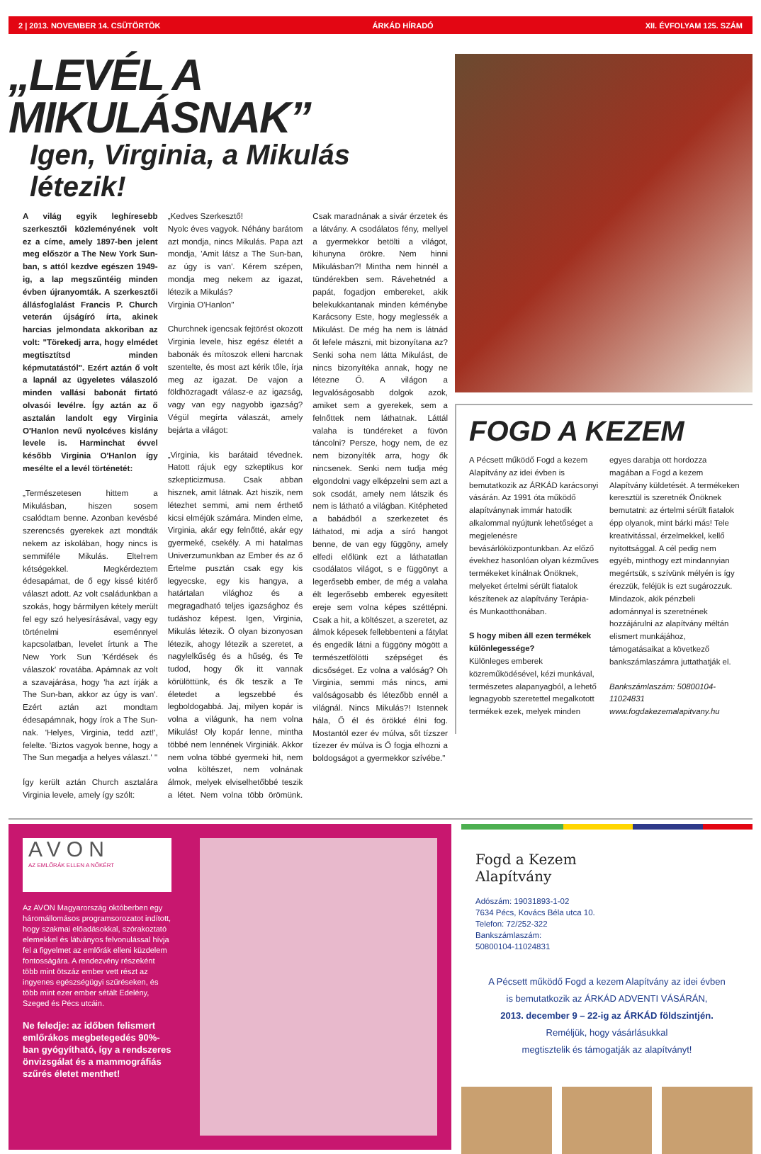2 | 2013. NOVEMBER 14. CSÜTÖRTÖK ÁRKÁD HÍRADÓ XII. ÉVFOLYAM 125. SZÁM
„LEVÉL A MIKULÁSNAK”
Igen, Virginia, a Mikulás létezik!
A világ egyik leghíresebb szerkesztői közleményének volt ez a címe, amely 1897-ben jelent meg először a The New York Sun-ban, s attól kezdve egészen 1949-ig, a lap megszűntéig minden évben újranyomták. A szerkesztői állásfoglalást Francis P. Church veterán újságíró írta, akinek harcias jelmondata akkoriban az volt: "Törekedj arra, hogy elmédet megtisztítsd minden képmutatástól". Ezért aztán ő volt a lapnál az ügyeletes válaszoló minden vallási babonát firtató olvasói levélre. Így aztán az ő asztalán landolt egy Virginia O'Hanlon nevű nyolcéves kislány levele is. Harminchat évvel később Virginia O'Hanlon így mesélte el a levél történetét:
„Természetesen hittem a Mikulásban, hiszen sosem csalódtam benne. Azonban kevésbé szerencsés gyerekek azt mondták nekem az iskolában, hogy nincs is semmiféle Mikulás. Eltelтem kétségekkel. Megkérdeztem édesapámat, de ő egy kissé kitérő választ adott. Az volt családunkban a szokás, hogy bármilyen kétely merült fel egy szó helyesírásával, vagy egy történelmi eseménnyel kapcsolatban, levelet írtunk a The New York Sun 'Kérdések és válaszok' rovatába. Apámnak az volt a szavajárása, hogy 'ha azt írják a The Sun-ban, akkor az úgy is van'. Ezért aztán azt mondtam édesapámnak, hogy írok a The Sun-nak. 'Helyes, Virginia, tedd azt!', felelte. 'Biztos vagyok benne, hogy a The Sun megadja a helyes választ.' "
Így került aztán Church asztalára Virginia levele, amely így szólt:
„Kedves Szerkesztő!
Nyolc éves vagyok. Néhány barátom azt mondja, nincs Mikulás. Papa azt mondja, 'Amit látsz a The Sun-ban, az úgy is van'. Kérem szépen, mondja meg nekem az igazat, létezik a Mikulás?
Virginia O'Hanlon"
Churchnek igencsak fejtörést okozott Virginia levele, hisz egész életét a babonák és mítoszok elleni harcnak szentelte, és most azt kérik tőle, írja meg az igazat. De vajon a földhözragadt válasz-e az igazság, vagy van egy nagyobb igazság? Végül megírta válaszát, amely bejárta a világot:
„Virginia, kis barátaid tévednek. Hatott rájuk egy szkeptikus kor szkepticizmusa. Csak abban hisznek, amit látnak. Azt hiszik, nem létezhet semmi, ami nem érthető kicsi elméjük számára. Minden elme, Virginia, akár egy felnőtté, akár egy gyermeké, csekély. A mi hatalmas Univerzumunkban az Ember és az ő Értelme pusztán csak egy kis legyecske, egy kis hangya, a határtalan világhoz és a megragadható teljes igazsághoz és tudáshoz képest. Igen, Virginia, Mikulás létezik. Ő olyan bizonyosan létezik, ahogy létezik a szeretet, a nagylelkűség és a hűség, és Te tudod, hogy ők itt vannak körülöttünk, és ők teszik a Te életedet a legszebbé és legboldogabbá. Jaj, milyen kopár is volna a világunk, ha nem volna Mikulás! Oly kopár lenne, mintha többé nem lennének Virginiák. Akkor nem volna többé gyermeki hit, nem volna költészet, nem volnának álmok, melyek elviselhetőbbé teszik a létet. Nem volna több örömünk. Csak maradnának a sivár érzetek és a látvány. A csodálatos fény, mellyel a gyermekkor betölti a világot, kihunyna örökre. Nem hinni Mikulásban?! Mintha nem hinnél a tündérekben sem. Rávehetnéd a papát, fogadjon embereket, akik belekukkantanak minden kéménybe Karácsony Este, hogy meglessék a Mikulást. De még ha nem is látnád őt lefele mászni, mit bizonyítana az? Senki soha nem látta Mikulást, de nincs bizonyítéka annak, hogy ne létezne Ő. A világon a legvalóságosabb dolgok azok, amiket sem a gyerekek, sem a felnőttek nem láthatnak. Láttál valaha is tündéreket a füvön táncolni? Persze, hogy nem, de ez nem bizonyíték arra, hogy ők nincsenek. Senki nem tudja még elgondolni vagy elképzelni sem azt a sok csodát, amely nem látszik és nem is látható a világban. Kitépheted a babádból a szerkezetet és láthatod, mi adja a síró hangot benne, de van egy függöny, amely elfedi előlünk ezt a láthatatlan csodálatos világot, s e függönyt a legerősebb ember, de még a valaha élt legerősebb emberek egyesített ereje sem volna képes széttépni. Csak a hit, a költészet, a szeretet, az álmok képesek fellebbenteni a fátylat és engedik látni a függöny mögött a természetfölötti szépséget és dicsőséget. Ez volna a valóság? Oh Virginia, semmi más nincs, ami valóságosabb és létezőbb ennél a világnál. Nincs Mikulás?! Istennek hála, Ő él és örökké élni fog. Mostantól ezer év múlva, sőt tízszer tízezer év múlva is Ő fogja elhozni a boldogságot a gyermekkor szívébe."
FOGD A KEZEM
A Pécsett működő Fogd a kezem Alapítvány az idei évben is bemutatkozik az ÁRKÁD karácsonyi vásárán. Az 1991 óta működő alapítványnak immár hatodik alkalommal nyújtunk lehetőséget a megjelenésre bevásárlóközpontunkban. Az előző évekhez hasonlóan olyan kézműves termékeket kínálnak Önöknek, melyeket értelmi sérült fiatalok készítenek az alapítvány Terápia- és Munkaotthonában.
S hogy miben áll ezen termékek különlegessége?
Különleges emberek közreműködésével, kézi munkával, természetes alapanyagból, a lehető legnagyobb szeretettel megalkotott termékek ezek, melyek minden egyes darabja ott hordozza magában a Fogd a kezem Alapítvány küldetését. A termékeken keresztül is szeretnék Önöknek bemutatni: az értelmi sérült fiatalok épp olyanok, mint bárki más! Tele kreativitással, érzelmekkel, kellő nyitottsággal. A cél pedig nem egyéb, minthogy ezt mindannyian megértsük, s szívünk mélyén is így érezzük, feléjük is ezt sugározzuk. Mindazok, akik pénzbeli adománnyal is szeretnének hozzájárulni az alapítvány méltán elismert munkájához, támogatásaikat a következő bankszámlaszámra juttathatják el.
Bankszámlaszám: 50800104-11024831
www.fogdakezemalapitvany.hu
AVON
AZ EMLŐRÁK ELLEN A NŐKÉRT
Az AVON Magyarország októberben egy háromállomásos programsorozatot indított, hogy szakmai előadásokkal, szórakoztató elemekkel és látványos felvonulással hívja fel a figyelmet az emlőrák elleni küzdelem fontosságára. A rendezvény részeként több mint ötszáz ember vett részt az ingyenes egészségügyi szűréseken, és több mint ezer ember sétált Edelény, Szeged és Pécs utcáin.
Ne feledje: az időben felismert emlőrákos megbetegedés 90%-ban gyógyítható, így a rendszeres önvizsgálat és a mammográfiás szűrés életet menthet!
Fogd a Kezem
Alapítvány
Adószám: 19031893-1-02
7634 Pécs, Kovács Béla utca 10.
Telefon: 72/252-322
Bankszámlaszám:
50800104-11024831
A Pécsett működő Fogd a kezem Alapítvány az idei évben
is bemutatkozik az ÁRKÁD ADVENTI VÁSÁRÁN,
2013. december 9 – 22-ig az ÁRKÁD földszintjén.
Reméljük, hogy vásárlásukkal
megtisztelik és támogatják az alapítványt!